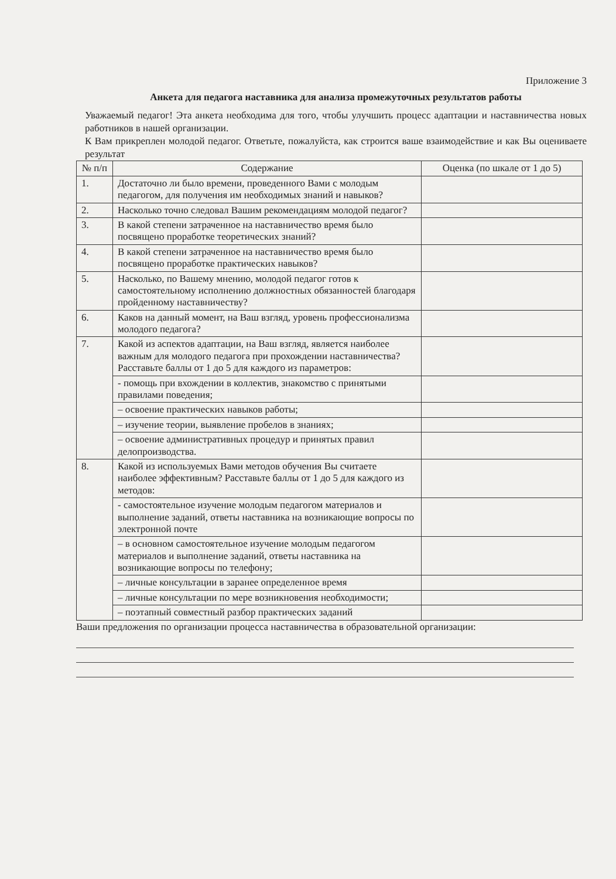Приложение 3
Анкета для педагога наставника для анализа промежуточных результатов работы
Уважаемый педагог! Эта анкета необходима для того, чтобы улучшить процесс адаптации и наставничества новых работников в нашей организации.
К Вам прикреплен молодой педагог. Ответьте, пожалуйста, как строится ваше взаимодействие и как Вы оцениваете результат
| № п/п | Содержание | Оценка (по шкале от 1 до 5) |
| --- | --- | --- |
| 1. | Достаточно ли было времени, проведенного Вами с молодым педагогом, для получения им необходимых знаний и навыков? | |
| 2. | Насколько точно следовал Вашим рекомендациям молодой педагог? | |
| 3. | В какой степени затраченное на наставничество время было посвящено проработке теоретических знаний? | |
| 4. | В какой степени затраченное на наставничество время было посвящено проработке практических навыков? | |
| 5. | Насколько, по Вашему мнению, молодой педагог готов к самостоятельному исполнению должностных обязанностей благодаря пройденному наставничеству? | |
| 6. | Каков на данный момент, на Ваш взгляд, уровень профессионализма молодого педагога? | |
| 7. | Какой из аспектов адаптации, на Ваш взгляд, является наиболее важным для молодого педагога при прохождении наставничества? Расставьте баллы от 1 до 5 для каждого из параметров: | |
| | - помощь при вхождении в коллектив, знакомство с принятыми правилами поведения; | |
| | – освоение практических навыков работы; | |
| | – изучение теории, выявление пробелов в знаниях; | |
| | – освоение административных процедур и принятых правил делопроизводства. | |
| 8. | Какой из используемых Вами методов обучения Вы считаете наиболее эффективным? Расставьте баллы от 1 до 5 для каждого из методов: | |
| | - самостоятельное изучение молодым педагогом материалов и выполнение заданий, ответы наставника на возникающие вопросы по электронной почте | |
| | – в основном самостоятельное изучение молодым педагогом материалов и выполнение заданий, ответы наставника на возникающие вопросы по телефону; | |
| | – личные консультации в заранее определенное время | |
| | – личные консультации по мере возникновения необходимости; | |
| | – поэтапный совместный разбор практических заданий | |
Ваши предложения по организации процесса наставничества в образовательной организации: